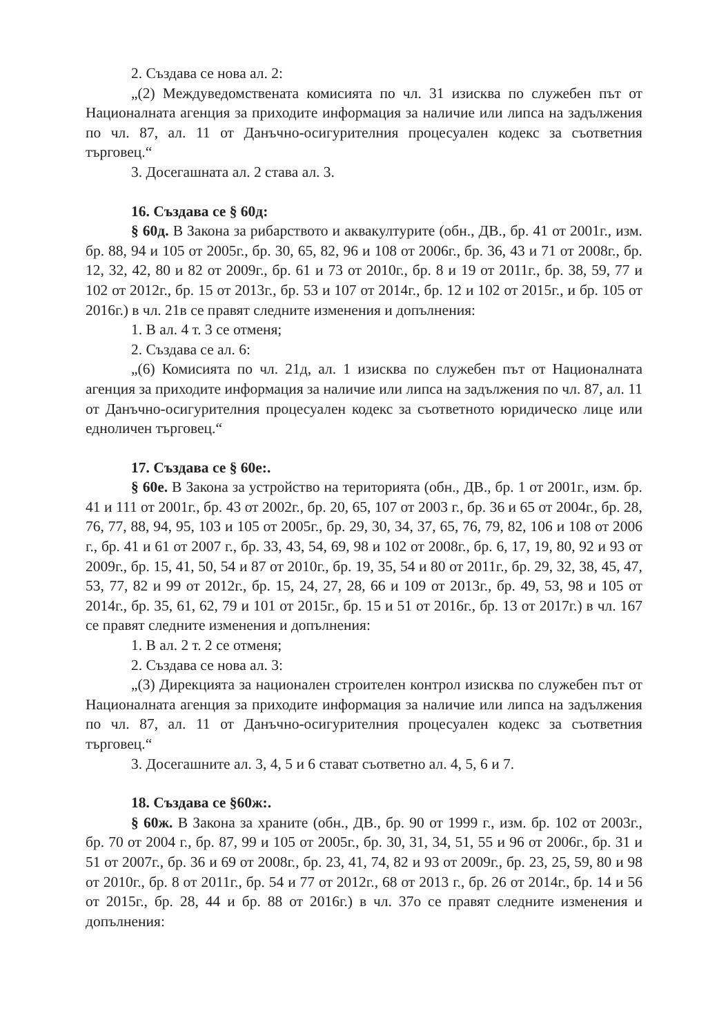2. Създава се нова ал. 2:
„(2) Междуведомствената комисията по чл. 31 изисква по служебен път от Националната агенция за приходите информация за наличие или липса на задължения по чл. 87, ал. 11 от Данъчно-осигурителния процесуален кодекс за съответния търговец.“
3. Досегашната ал. 2 става ал. 3.
16. Създава се § 60д:
§ 60д. В Закона за рибарството и аквакултурите (обн., ДВ., бр. 41 от 2001г., изм. бр. 88, 94 и 105 от 2005г., бр. 30, 65, 82, 96 и 108 от 2006г., бр. 36, 43 и 71 от 2008г., бр. 12, 32, 42, 80 и 82 от 2009г., бр. 61 и 73 от 2010г., бр. 8 и 19 от 2011г., бр. 38, 59, 77 и 102 от 2012г., бр. 15 от 2013г., бр. 53 и 107 от 2014г., бр. 12 и 102 от 2015г., и бр. 105 от 2016г.) в чл. 21в се правят следните изменения и допълнения:
1. В ал. 4 т. 3 се отменя;
2. Създава се ал. 6:
„(6) Комисията по чл. 21д, ал. 1 изисква по служебен път от Националната агенция за приходите информация за наличие или липса на задължения по чл. 87, ал. 11 от Данъчно-осигурителния процесуален кодекс за съответното юридическо лице или едноличен търговец.“
17. Създава се § 60е:.
§ 60е. В Закона за устройство на територията (обн., ДВ., бр. 1 от 2001г., изм. бр. 41 и 111 от 2001г., бр. 43 от 2002г., бр. 20, 65, 107 от 2003 г., бр. 36 и 65 от 2004г., бр. 28, 76, 77, 88, 94, 95, 103 и 105 от 2005г., бр. 29, 30, 34, 37, 65, 76, 79, 82, 106 и 108 от 2006 г., бр. 41 и 61 от 2007 г., бр. 33, 43, 54, 69, 98 и 102 от 2008г., бр. 6, 17, 19, 80, 92 и 93 от 2009г., бр. 15, 41, 50, 54 и 87 от 2010г., бр. 19, 35, 54 и 80 от 2011г., бр. 29, 32, 38, 45, 47, 53, 77, 82 и 99 от 2012г., бр. 15, 24, 27, 28, 66 и 109 от 2013г., бр. 49, 53, 98 и 105 от 2014г., бр. 35, 61, 62, 79 и 101 от 2015г., бр. 15 и 51 от 2016г., бр. 13 от 2017г.) в чл. 167 се правят следните изменения и допълнения:
1. В ал. 2 т. 2 се отменя;
2. Създава се нова ал. 3:
„(3) Дирекцията за национален строителен контрол изисква по служебен път от Националната агенция за приходите информация за наличие или липса на задължения по чл. 87, ал. 11 от Данъчно-осигурителния процесуален кодекс за съответния търговец.“
3. Досегашните ал. 3, 4, 5 и 6 стават съответно ал. 4, 5, 6 и 7.
18. Създава се §60ж:.
§ 60ж. В Закона за храните (обн., ДВ., бр. 90 от 1999 г., изм. бр. 102 от 2003г., бр. 70 от 2004 г., бр. 87, 99 и 105 от 2005г., бр. 30, 31, 34, 51, 55 и 96 от 2006г., бр. 31 и 51 от 2007г., бр. 36 и 69 от 2008г., бр. 23, 41, 74, 82 и 93 от 2009г., бр. 23, 25, 59, 80 и 98 от 2010г., бр. 8 от 2011г., бр. 54 и 77 от 2012г., 68 от 2013 г., бр. 26 от 2014г., бр. 14 и 56 от 2015г., бр. 28, 44 и бр. 88 от 2016г.) в чл. 37о се правят следните изменения и допълнения: